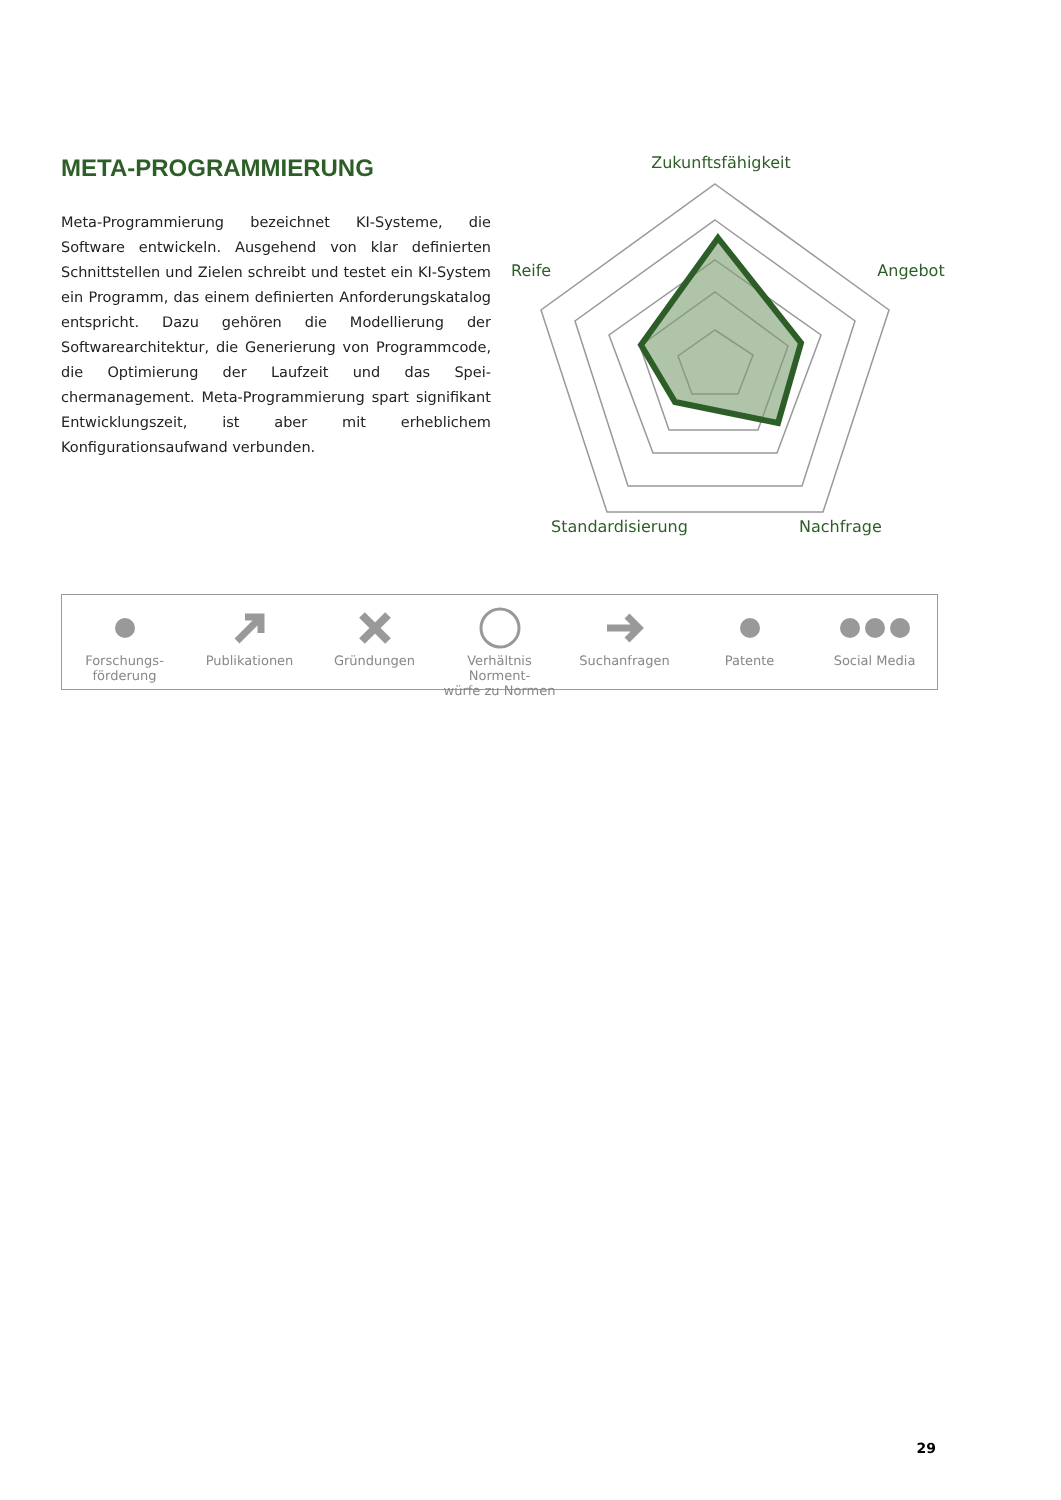META-PROGRAMMIERUNG
Meta-Programmierung bezeichnet KI-Systeme, die Software entwickeln. Ausgehend von klar definierten Schnittstellen und Zielen schreibt und testet ein KI-System ein Programm, das einem definierten Anforderungskatalog entspricht. Dazu gehö­ren die Modellierung der Softwarearchitektur, die Generierung von Programmcode, die Optimierung der Laufzeit und das Spei­chermanagement. Meta-Programmierung spart signifikant Ent­wicklungszeit, ist aber mit erheblichem Konfigurationsaufwand verbunden.
Zukunftsfähigkeit
Angebot
Reife
Standardisierung
Nachfrage
Forschungs-
förderung
Publikationen Gründungen Verhältnis Norment-
würfe zu Normen
Suchanfragen Patente Social Media
29